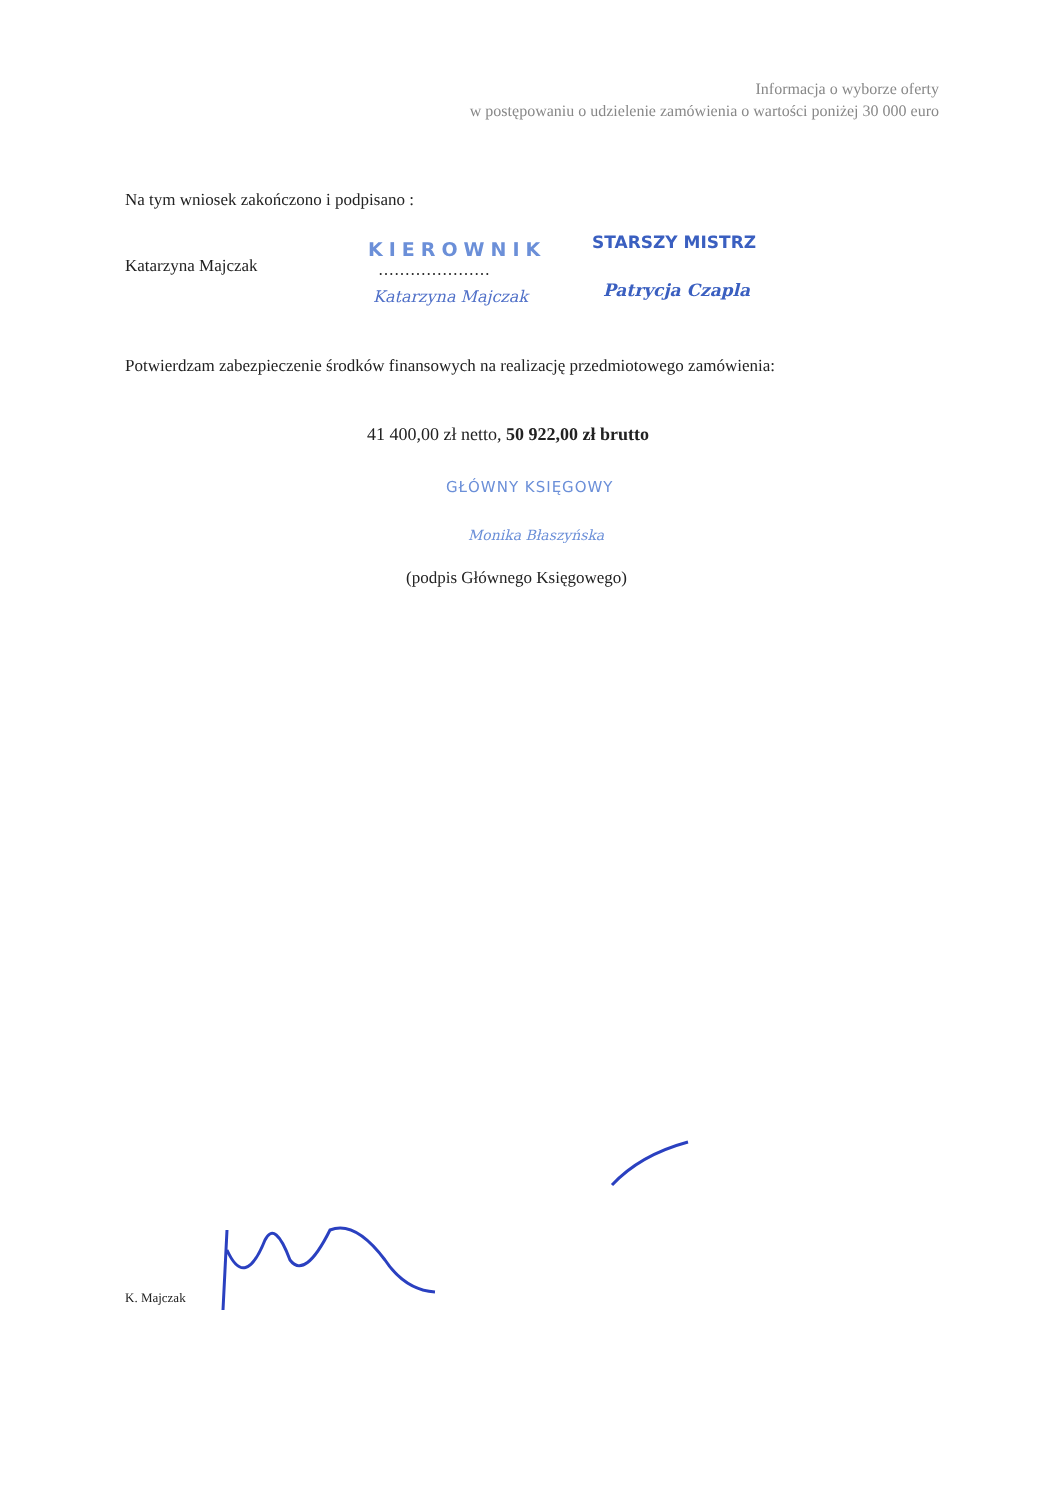Informacja o wyborze oferty
w postępowaniu o udzielenie zamówienia o wartości poniżej 30 000 euro
Na tym wniosek zakończono i podpisano :
Katarzyna Majczak
KIEROWNIK
…………………
Katarzyna Majczak
STARSZY MISTRZ
Patrycja Czapla
Potwierdzam zabezpieczenie środków finansowych na realizację przedmiotowego zamówienia:
41 400,00 zł netto, 50 922,00 zł brutto
GŁÓWNY KSIĘGOWY
Monika Błaszyńska
(podpis Głównego Księgowego)
K. Majczak